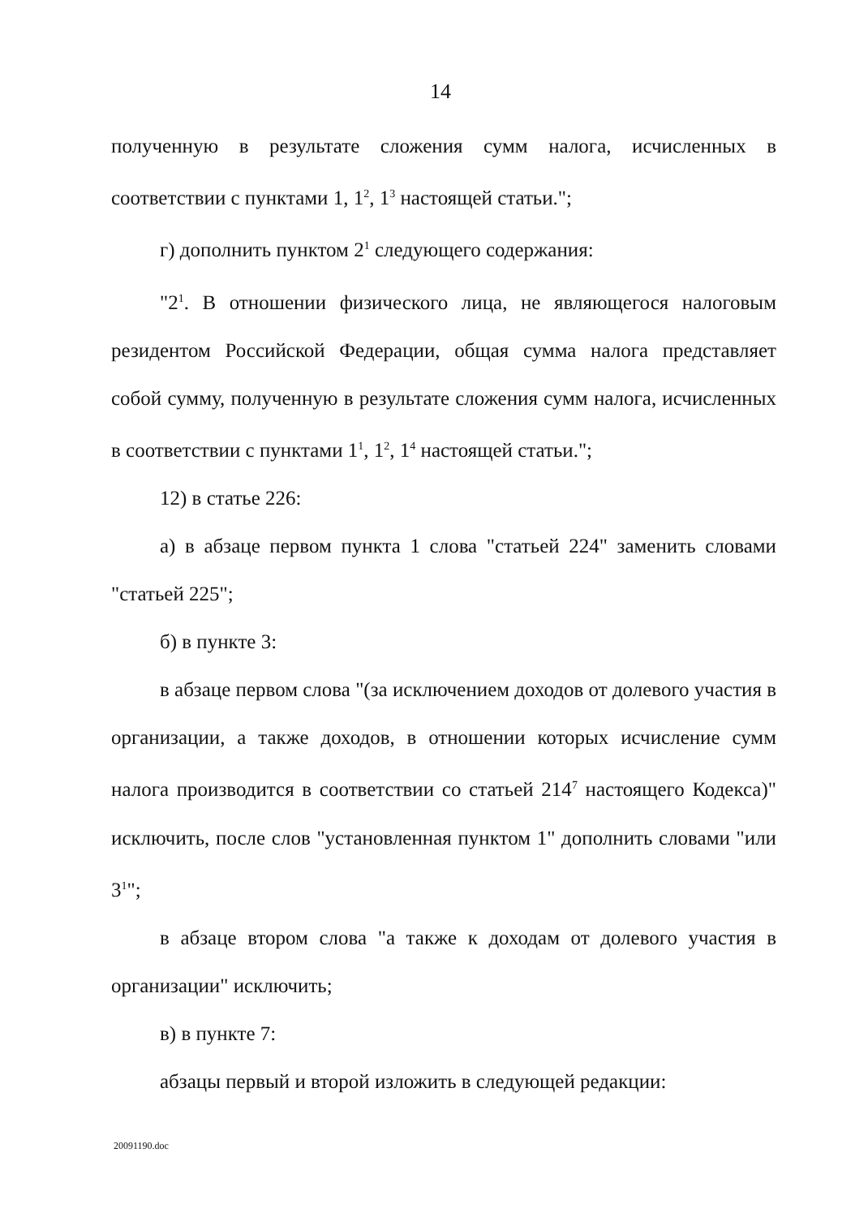14
полученную в результате сложения сумм налога, исчисленных в соответствии с пунктами 1, 1<sup>2</sup>, 1<sup>3</sup> настоящей статьи.";
г) дополнить пунктом 2<sup>1</sup> следующего содержания:
"2<sup>1</sup>. В отношении физического лица, не являющегося налоговым резидентом Российской Федерации, общая сумма налога представляет собой сумму, полученную в результате сложения сумм налога, исчисленных в соответствии с пунктами 1<sup>1</sup>, 1<sup>2</sup>, 1<sup>4</sup> настоящей статьи.";
12) в статье 226:
а) в абзаце первом пункта 1 слова "статьей 224" заменить словами "статьей 225";
б) в пункте 3:
в абзаце первом слова "(за исключением доходов от долевого участия в организации, а также доходов, в отношении которых исчисление сумм налога производится в соответствии со статьей 214<sup>7</sup> настоящего Кодекса)" исключить, после слов "установленная пунктом 1" дополнить словами "или 3<sup>1</sup>";
в абзаце втором слова "а также к доходам от долевого участия в организации" исключить;
в) в пункте 7:
абзацы первый и второй изложить в следующей редакции:
20091190.doc